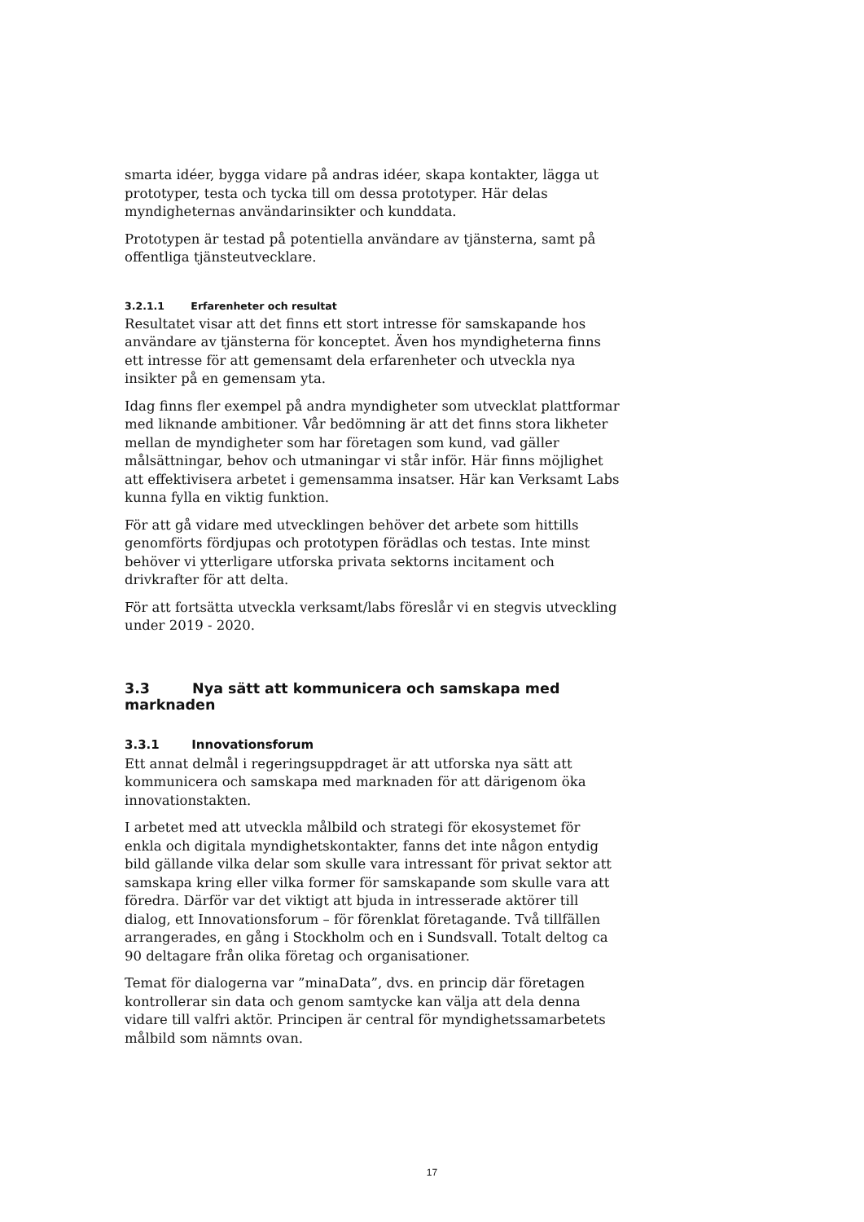smarta idéer, bygga vidare på andras idéer, skapa kontakter, lägga ut prototyper, testa och tycka till om dessa prototyper. Här delas myndigheternas användarinsikter och kunddata.
Prototypen är testad på potentiella användare av tjänsterna, samt på offentliga tjänsteutvecklare.
3.2.1.1 Erfarenheter och resultat
Resultatet visar att det finns ett stort intresse för samskapande hos användare av tjänsterna för konceptet. Även hos myndigheterna finns ett intresse för att gemensamt dela erfarenheter och utveckla nya insikter på en gemensam yta.
Idag finns fler exempel på andra myndigheter som utvecklat plattformar med liknande ambitioner. Vår bedömning är att det finns stora likheter mellan de myndigheter som har företagen som kund, vad gäller målsättningar, behov och utmaningar vi står inför. Här finns möjlighet att effektivisera arbetet i gemensamma insatser. Här kan Verksamt Labs kunna fylla en viktig funktion.
För att gå vidare med utvecklingen behöver det arbete som hittills genomförts fördjupas och prototypen förädlas och testas. Inte minst behöver vi ytterligare utforska privata sektorns incitament och drivkrafter för att delta.
För att fortsätta utveckla verksamt/labs föreslår vi en stegvis utveckling under 2019 - 2020.
3.3 Nya sätt att kommunicera och samskapa med marknaden
3.3.1 Innovationsforum
Ett annat delmål i regeringsuppdraget är att utforska nya sätt att kommunicera och samskapa med marknaden för att därigenom öka innovationstakten.
I arbetet med att utveckla målbild och strategi för ekosystemet för enkla och digitala myndighetskontakter, fanns det inte någon entydig bild gällande vilka delar som skulle vara intressant för privat sektor att samskapa kring eller vilka former för samskapande som skulle vara att föredra. Därför var det viktigt att bjuda in intresserade aktörer till dialog, ett Innovationsforum – för förenklat företagande. Två tillfällen arrangerades, en gång i Stockholm och en i Sundsvall. Totalt deltog ca 90 deltagare från olika företag och organisationer.
Temat för dialogerna var ”minaData”, dvs. en princip där företagen kontrollerar sin data och genom samtycke kan välja att dela denna vidare till valfri aktör. Principen är central för myndighetssamarbetets målbild som nämnts ovan.
17